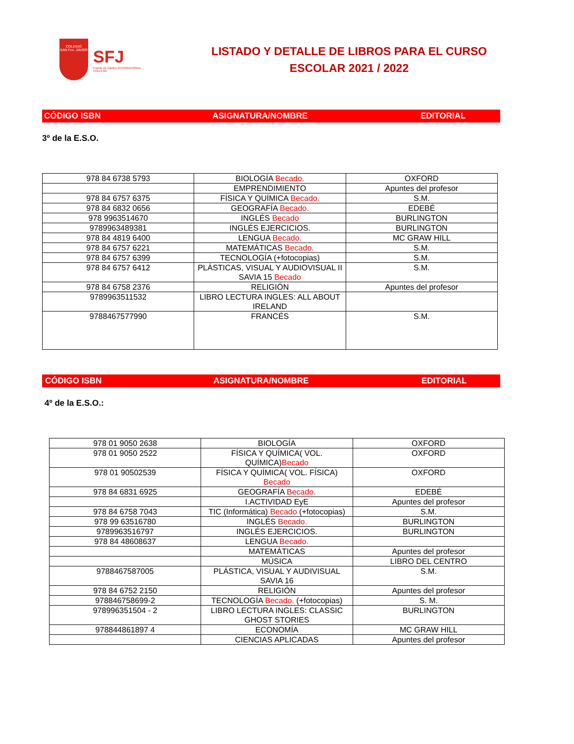COLEGIO
SAN Fco. JAVIER
SFJ
Fuente de Cantos INTERNATIONAL COLLEGE
LISTADO Y DETALLE DE LIBROS PARA EL CURSO ESCOLAR 2021 / 2022
CÓDIGO ISBN ASIGNATURA/NOMBRE EDITORIAL
3º de la E.S.O.
| 978 84 6738 5793 | BIOLOGÍA Becado. | OXFORD |
| | EMPRENDIMIENTO | Apuntes del profesor |
| 978 84 6757 6375 | FÍSICA Y QUÍMICA Becado. | S.M. |
| 978 84 6832 0656 | GEOGRAFÍA Becado. | EDEBÉ |
| 978 9963514670 | INGLÉS Becado | BURLINGTON |
| 9789963489381 | INGLÉS EJERCICIOS. | BURLINGTON |
| 978 84 4819 6400 | LENGUA Becado. | MC GRAW HILL |
| 978 84 6757 6221 | MATEMÁTICAS Becado. | S.M. |
| 978 84 6757 6399 | TECNOLOGÍA (+fotocopias) | S.M. |
| 978 84 6757 6412 | PLÁSTICAS, VISUAL Y AUDIOVISUAL II SAVIA 15 Becado | S.M. |
| 978 84 6758 2376 | RELIGIÓN | Apuntes del profesor |
| 9789963511532 | LIBRO LECTURA INGLES: ALL ABOUT IRELAND | |
| 9788467577990 | FRANCÉS | S.M. |
CÓDIGO ISBN ASIGNATURA/NOMBRE EDITORIAL
4º de la E.S.O.:
| 978 01 9050 2638 | BIOLOGÍA | OXFORD |
| 978 01 9050 2522 | FÍSICA Y QUÍMICA( VOL. QUÍMICA) Becado | OXFORD |
| 978 01 90502539 | FÍSICA Y QUÍMICA( VOL. FÍSICA) Becado | OXFORD |
| 978 84 6831 6925 | GEOGRAFÍA Becado. | EDEBÉ |
| | I.ACTIVIDAD EyE | Apuntes del profesor |
| 978 84 6758 7043 | TIC (Informática) Becado (+fotocopias) | S.M. |
| 978 99 63516780 | INGLÉS Becado. | BURLINGTON |
| 9789963516797 | INGLÉS EJERCICIOS. | BURLINGTON |
| 978 84 48608637 | LENGUA Becado. | |
| | MATEMÁTICAS | Apuntes del profesor |
| | MÚSICA | LIBRO DEL CENTRO |
| 9788467587005 | PLÁSTICA, VISUAL Y AUDIVISUAL SAVIA 16 | S.M. |
| 978 84 6752 2150 | RELIGIÓN | Apuntes del profesor |
| 978846758699-2 | TECNOLOGÍA Becado. (+fotocopias) | S. M. |
| 978996351504 - 2 | LIBRO LECTURA INGLES: CLASSIC GHOST STORIES | BURLINGTON |
| 978844861897 4 | ECONOMÍA | MC GRAW HILL |
| | CIENCIAS APLICADAS | Apuntes del profesor |